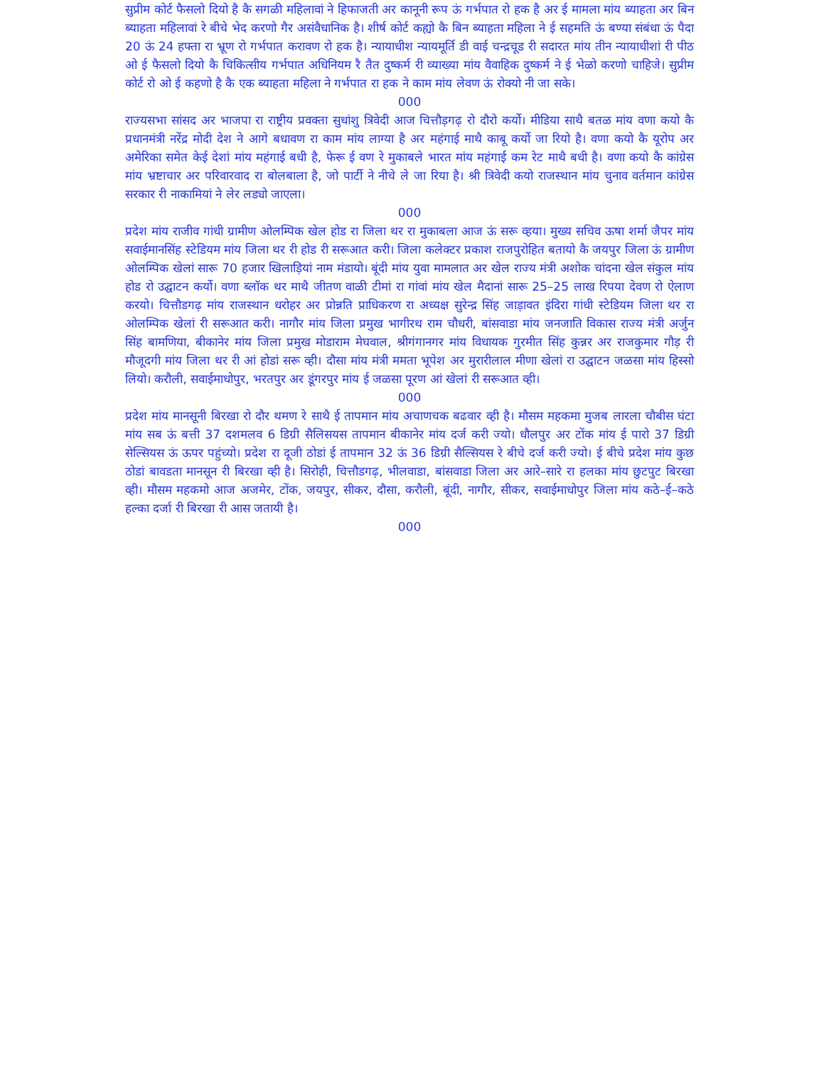सुप्रीम कोर्ट फैसलो दियो है कै सगळी महिलावां ने हिफाजती अर कानूनी रूप ऊं गर्भपात रो हक है अर ई मामला मांय ब्याहता अर बिन ब्याहता महिलावां रे बीचे भेद करणो गैर असंवैधानिक है। शीर्ष कोर्ट कह्यो कै बिन ब्याहता महिला ने ई सहमति ऊं बण्या संबंधा ऊं पैदा 20 ऊं 24 हफ्ता रा भ्रूण रो गर्भपात करावण रो हक है। न्यायाधीश न्यायमूर्ति डी वाई चन्द्रचूड री सदारत मांय तीन न्यायाधीशां री पीठ ओ ई फैसलो दियो कै चिकित्सीय गर्भपात अधिनियम रै तैत दुष्कर्म री व्याख्या मांय वैवाहिक दुष्कर्म ने ई भेळो करणो चाहिजे। सुप्रीम कोर्ट रो ओ ई कहणो है कै एक ब्याहता महिला ने गर्भपात रा हक ने काम मांय लेवण ऊं रोक्यो नी जा सके।
000
राज्यसभा सांसद अर भाजपा रा राष्ट्रीय प्रवक्ता सुधांशु त्रिवेदी आज चित्तौड़गढ़ रो दौरो कर्यो। मीडिया साथै बतळ मांय वणा कयो कै प्रधानमंत्री नरेंद्र मोदी देश ने आगे बधावण रा काम मांय लाग्या है अर महंगाई माथै काबू कर्यो जा रियो है। वणा कयो कै यूरोप अर अमेरिका समेत केई देशां मांय महंगाई बधी है, फेरू ई वण रे मुकाबले भारत मांय महंगाई कम रेट माथै बधी है। वणा कयो कै कांग्रेस मांय भ्रष्टाचार अर परिवारवाद रा बोलबाला है, जो पार्टी ने नीचे ले जा रिया है। श्री त्रिवेदी कयो राजस्थान मांय चुनाव वर्तमान कांग्रेस सरकार री नाकामियां ने लेर लड्यो जाएला।
000
प्रदेश मांय राजीव गांधी ग्रामीण ओलम्पिक खेल होड रा जिला थर रा मुकाबला आज ऊं सरू व्हया। मुख्य सचिव ऊषा शर्मा जैपर मांय सवाईमानसिंह स्टेडियम मांय जिला थर री होड री सरूआत करी। जिला कलेक्टर प्रकाश राजपुरोहित बतायो कै जयपुर जिला ऊं ग्रामीण ओलम्पिक खेलां सारू 70 हजार खिलाड़ियां नाम मंडायो। बूंदी मांय युवा मामलात अर खेल राज्य मंत्री अशोक चांदना खेल संकुल मांय होड रो उद्घाटन कर्यो। वणा ब्लॉक थर माथै जीतण वाळी टीमां रा गांवां मांय खेल मैदानां सारू 25–25 लाख रिपया देवण रो ऐलाण करयो। चित्तौडगढ़ मांय राजस्थान धरोहर अर प्रोन्नति प्राधिकरण रा अध्यक्ष सुरेन्द्र सिंह जाड़ावत इंदिरा गांधी स्टेडियम जिला थर रा ओलम्पिक खेलां री सरूआत करी। नागौर मांय जिला प्रमुख भागीरथ राम चौधरी, बांसवाडा मांय जनजाति विकास राज्य मंत्री अर्जुन सिंह बामणिया, बीकानेर मांय जिला प्रमुख मोडाराम मेघवाल, श्रीगंगानगर मांय विधायक गुरमीत सिंह कुन्नर अर राजकुमार गौड़ री मौजूदगी मांय जिला थर री आं होडां सरू व्ही। दौसा मांय मंत्री ममता भूपेश अर मुरारीलाल मीणा खेलां रा उद्घाटन जळसा मांय हिस्सो लियो। करौली, सवाईमाधोपुर, भरतपुर अर डूंगरपुर मांय ई जळसा पूरण आं खेलां री सरूआत व्ही।
000
प्रदेश मांय मानसूनी बिरखा रो दौर थमण रे साथै ई तापमान मांय अचाणचक बढवार व्ही है। मौसम महकमा मुजब लारला चौबीस घंटा मांय सब ऊं बत्ती 37 दशमलव 6 डिग्री सैलिसयस तापमान बीकानेर मांय दर्ज करी ज्यो। धौलपुर अर टोंक मांय ई पारो 37 डिग्री सेल्सियस ऊं ऊपर पहुंच्यो। प्रदेश रा दूजी ठोडां ई तापमान 32 ऊं 36 डिग्री सैल्सियस रे बीचे दर्ज करी ज्यो। ई बीचे प्रदेश मांय कुछ ठोडां बावडता मानसून री बिरखा व्ही है। सिरोही, चित्तौडगढ़, भीलवाडा, बांसवाडा जिला अर आरे–सारे रा हलका मांय छुटपुट बिरखा व्ही। मौसम महकमो आज अजमेर, टोंक, जयपुर, सीकर, दौसा, करौली, बूंदी, नागौर, सीकर, सवाईमाधोपुर जिला मांय कठे–ई–कठे हल्का दर्जा री बिरखा री आस जतायी है।
000